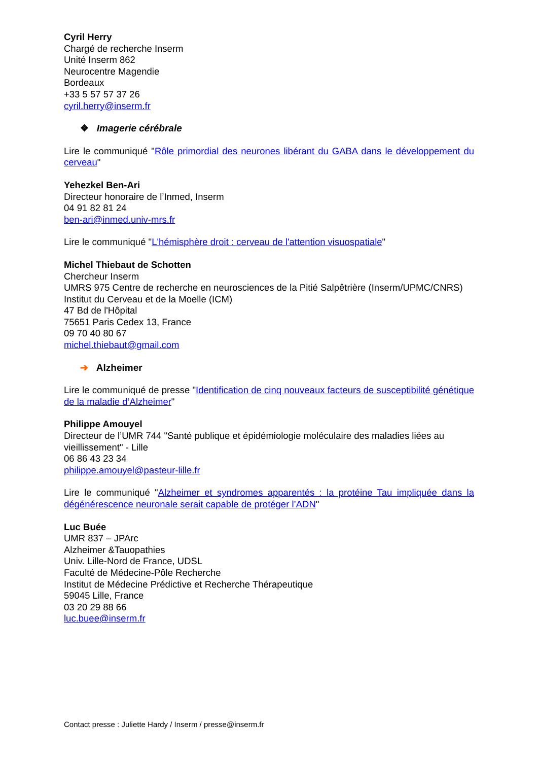Cyril Herry
Chargé de recherche Inserm
Unité Inserm 862
Neurocentre Magendie
Bordeaux
+33 5 57 57 37 26
cyril.herry@inserm.fr
❖ Imagerie cérébrale
Lire le communiqué "Rôle primordial des neurones libérant du GABA dans le développement du cerveau"
Yehezkel Ben-Ari
Directeur honoraire de l’Inmed, Inserm
04 91 82 81 24
ben-ari@inmed.univ-mrs.fr
Lire le communiqué "L'hémisphère droit : cerveau de l'attention visuospatiale"
Michel Thiebaut de Schotten
Chercheur Inserm
UMRS 975 Centre de recherche en neurosciences de la Pitié Salpêtrière (Inserm/UPMC/CNRS)
Institut du Cerveau et de la Moelle (ICM)
47 Bd de l'Hôpital
75651 Paris Cedex 13, France
09 70 40 80 67
michel.thiebaut@gmail.com
➔ Alzheimer
Lire le communiqué de presse "Identification de cinq nouveaux facteurs de susceptibilité génétique de la maladie d’Alzheimer"
Philippe Amouyel
Directeur de l’UMR 744 "Santé publique et épidémiologie moléculaire des maladies liées au vieillissement" - Lille
06 86 43 23 34
philippe.amouyel@pasteur-lille.fr
Lire le communiqué "Alzheimer et syndromes apparentés : la protéine Tau impliquée dans la dégénérescence neuronale serait capable de protéger l’ADN"
Luc Buée
UMR 837 – JPArc
Alzheimer &Tauopathies
Univ. Lille-Nord de France, UDSL
Faculté de Médecine-Pôle Recherche
Institut de Médecine Prédictive et Recherche Thérapeutique
59045 Lille, France
03 20 29 88 66
luc.buee@inserm.fr
Contact presse : Juliette Hardy / Inserm / presse@inserm.fr